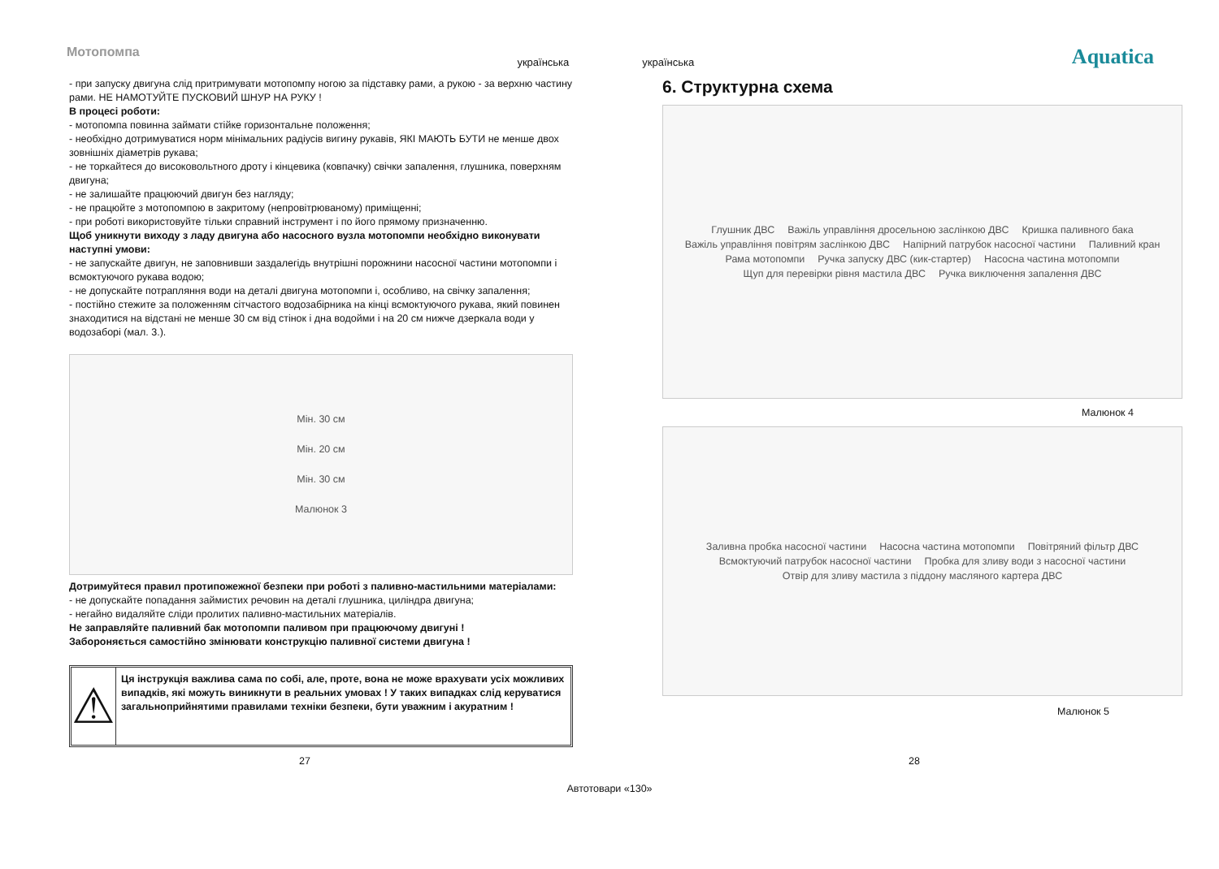Мотопомпа
українська українська
Aquatica
- при запуску двигуна слід притримувати мотопомпу ногою за підставку рами, а рукою - за верхню частину рами. НЕ НАМОТУЙТЕ ПУСКОВИЙ ШНУР НА РУКУ !
В процесі роботи:
- мотопомпа повинна займати стійке горизонтальне положення;
- необхідно дотримуватися норм мінімальних радіусів вигину рукавів, ЯКІ МАЮТЬ БУТИ не менше двох зовнішніх діаметрів рукава;
- не торкайтеся до високовольтного дроту і кінцевика (ковпачку) свічки запалення, глушника, поверхням двигуна;
- не залишайте працюючий двигун без нагляду;
- не працюйте з мотопомпою в закритому (непровітрюваному) приміщенні;
- при роботі використовуйте тільки справний інструмент і по його прямому призначенню.
Щоб уникнути виходу з ладу двигуна або насосного вузла мотопомпи необхідно виконувати наступні умови:
- не запускайте двигун, не заповнивши заздалегідь внутрішні порожнини насосної частини мотопомпи і всмоктуючого рукава водою;
- не допускайте потрапляння води на деталі двигуна мотопомпи і, особливо, на свічку запалення;
- постійно стежите за положенням сітчастого водозабірника на кінці всмоктуючого рукава, який повинен знаходитися на відстані не менше 30 см від стінок і дна водойми і на 20 см нижче дзеркала води у водозаборі (мал. 3.).
Мін. 30 см
Мін. 20 см
Мін. 30 см
Малюнок 3
Дотримуйтеся правил протипожежної безпеки при роботі з паливно-мастильними матеріалами:
- не допускайте попадання займистих речовин на деталі глушника, циліндра двигуна;
- негайно видаляйте сліди пролитих паливно-мастильних матеріалів.
Не заправляйте паливний бак мотопомпи паливом при працюючому двигуні !
Забороняється самостійно змінювати конструкцію паливної системи двигуна !
⚠
Ця інструкція важлива сама по собі, але, проте, вона не може врахувати усіх можливих випадків, які можуть виникнути в реальних умовах ! У таких випадках слід керуватися загальноприйнятими правилами техніки безпеки, бути уважним і акуратним !
6. Структурна схема
Глушник ДВС Важіль управління дросельною заслінкою ДВС Кришка паливного бака Важіль управління повітрям заслінкою ДВС Напірний патрубок насосної частини Паливний кран Рама мотопомпи Ручка запуску ДВС (кик-стартер) Насосна частина мотопомпи Щуп для перевірки рівня мастила ДВС Ручка виключення запалення ДВС
Малюнок 4
Заливна пробка насосної частини Насосна частина мотопомпи Повітряний фільтр ДВС Всмоктуючий патрубок насосної частини Пробка для зливу води з насосної частини Отвір для зливу мастила з піддону масляного картера ДВС
Малюнок 5
27 28
Автотовари «130»